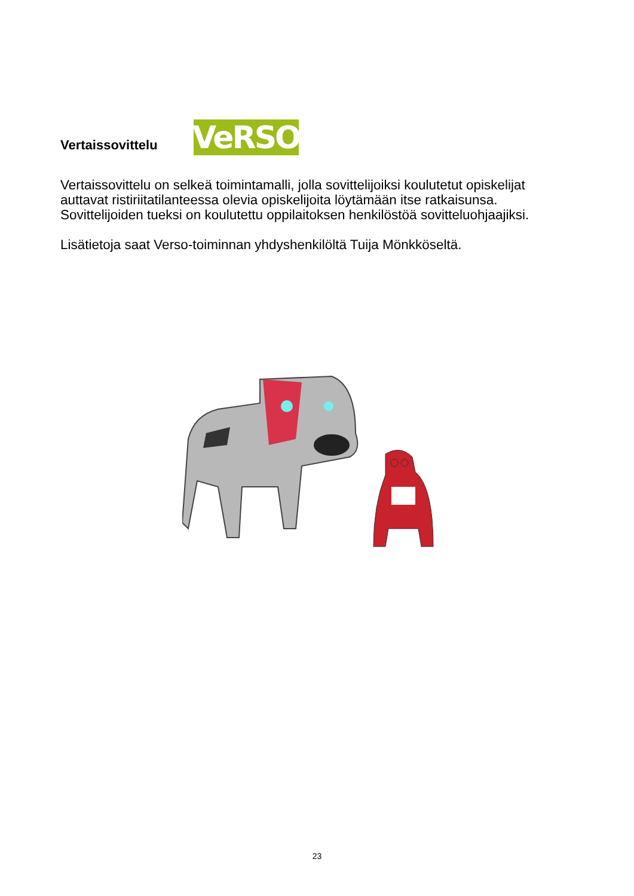Vertaissovittelu
VeRSO
Vertaissovittelu on selkeä toimintamalli, jolla sovittelijoiksi koulutetut opiskelijat auttavat ristiriitatilanteessa olevia opiskelijoita löytämään itse ratkaisunsa. Sovittelijoiden tueksi on koulutettu oppilaitoksen henkilöstöä sovitteluohjaajiksi.
Lisätietoja saat Verso-toiminnan yhdyshenkilöltä Tuija Mönkköseltä.
23